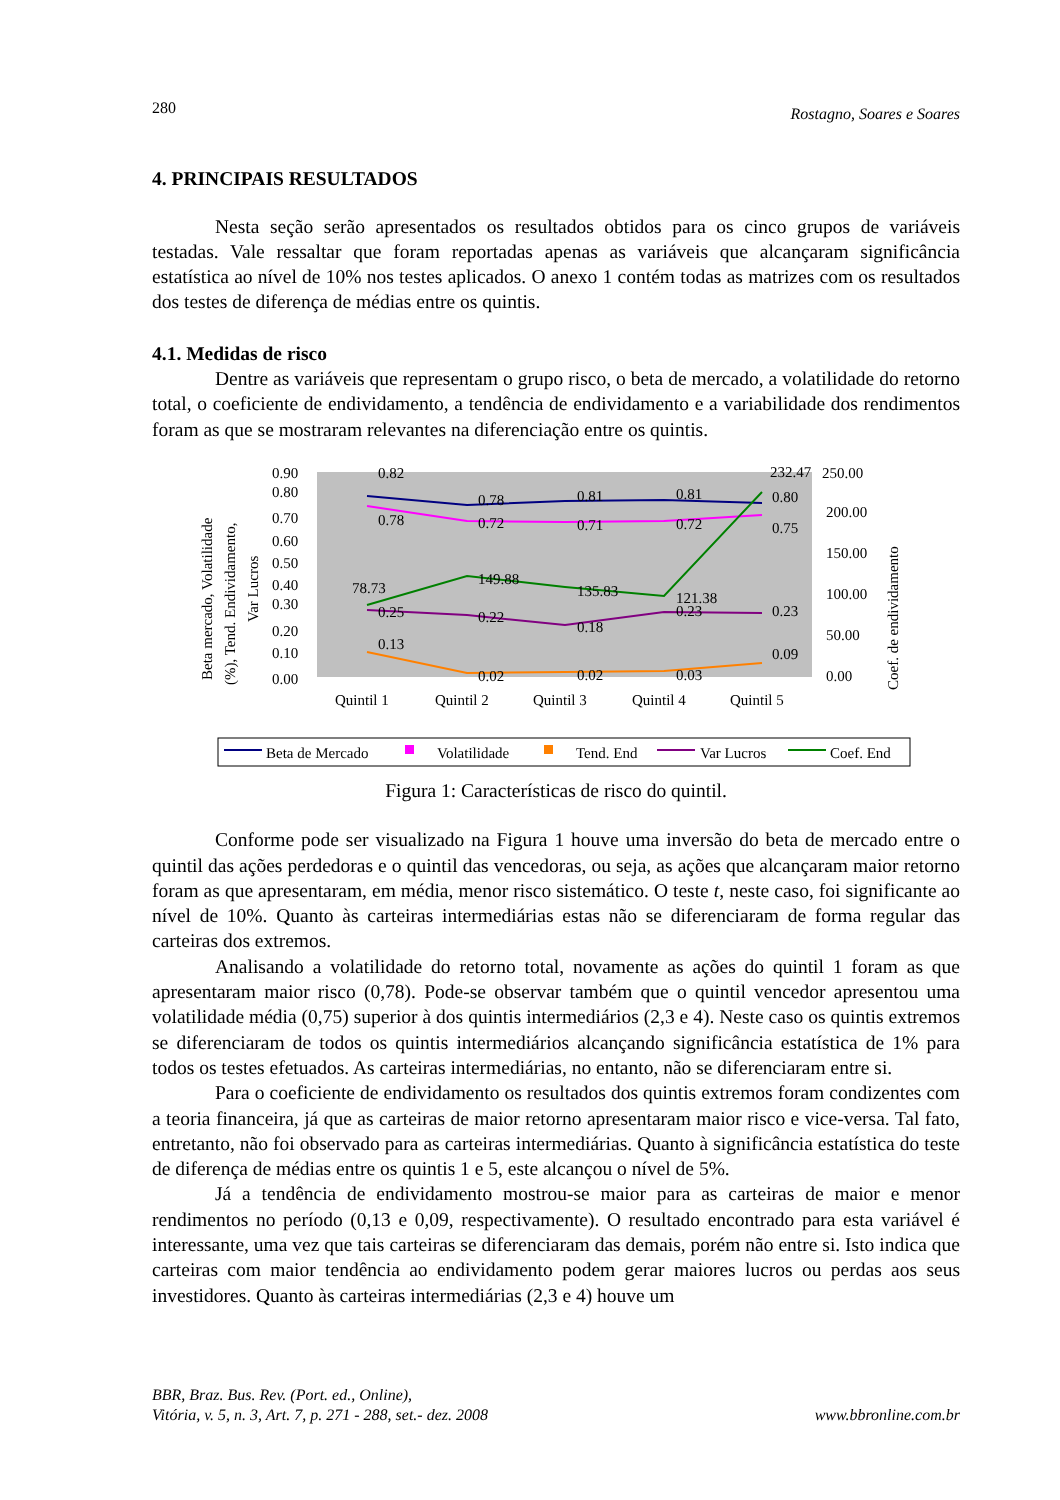280 Rostagno, Soares e Soares
4. PRINCIPAIS RESULTADOS
Nesta seção serão apresentados os resultados obtidos para os cinco grupos de variáveis testadas. Vale ressaltar que foram reportadas apenas as variáveis que alcançaram significância estatística ao nível de 10% nos testes aplicados. O anexo 1 contém todas as matrizes com os resultados dos testes de diferença de médias entre os quintis.
4.1. Medidas de risco
Dentre as variáveis que representam o grupo risco, o beta de mercado, a volatilidade do retorno total, o coeficiente de endividamento, a tendência de endividamento e a variabilidade dos rendimentos foram as que se mostraram relevantes na diferenciação entre os quintis.
Beta mercado, Volatilidade
(%), Tend. Endividamento,
Var Lucros
0.90
0.80
0.70
0.60
0.50
0.40
0.30
0.20
0.10
0.00
250.00
200.00
150.00
100.00
50.00
0.00
Coef. de endividamento
0.82
0.78
0.81
0.81
0.80
0.78
0.72
0.71
0.72
0.75
78.73
149.88
135.83
121.38
232.47
0.25
0.22
0.18
0.23
0.23
0.13
0.02
0.02
0.03
0.09
Quintil 1
Quintil 2
Quintil 3
Quintil 4
Quintil 5
Beta de Mercado
Volatilidade
Tend. End
Var Lucros
Coef. End
Figura 1: Características de risco do quintil.
Conforme pode ser visualizado na Figura 1 houve uma inversão do beta de mercado entre o quintil das ações perdedoras e o quintil das vencedoras, ou seja, as ações que alcançaram maior retorno foram as que apresentaram, em média, menor risco sistemático. O teste t, neste caso, foi significante ao nível de 10%. Quanto às carteiras intermediárias estas não se diferenciaram de forma regular das carteiras dos extremos.
Analisando a volatilidade do retorno total, novamente as ações do quintil 1 foram as que apresentaram maior risco (0,78). Pode-se observar também que o quintil vencedor apresentou uma volatilidade média (0,75) superior à dos quintis intermediários (2,3 e 4). Neste caso os quintis extremos se diferenciaram de todos os quintis intermediários alcançando significância estatística de 1% para todos os testes efetuados. As carteiras intermediárias, no entanto, não se diferenciaram entre si.
Para o coeficiente de endividamento os resultados dos quintis extremos foram condizentes com a teoria financeira, já que as carteiras de maior retorno apresentaram maior risco e vice-versa. Tal fato, entretanto, não foi observado para as carteiras intermediárias. Quanto à significância estatística do teste de diferença de médias entre os quintis 1 e 5, este alcançou o nível de 5%.
Já a tendência de endividamento mostrou-se maior para as carteiras de maior e menor rendimentos no período (0,13 e 0,09, respectivamente). O resultado encontrado para esta variável é interessante, uma vez que tais carteiras se diferenciaram das demais, porém não entre si. Isto indica que carteiras com maior tendência ao endividamento podem gerar maiores lucros ou perdas aos seus investidores. Quanto às carteiras intermediárias (2,3 e 4) houve um
BBR, Braz. Bus. Rev. (Port. ed., Online),
Vitória, v. 5, n. 3, Art. 7, p. 271 - 288, set.- dez. 2008
www.bbronline.com.br